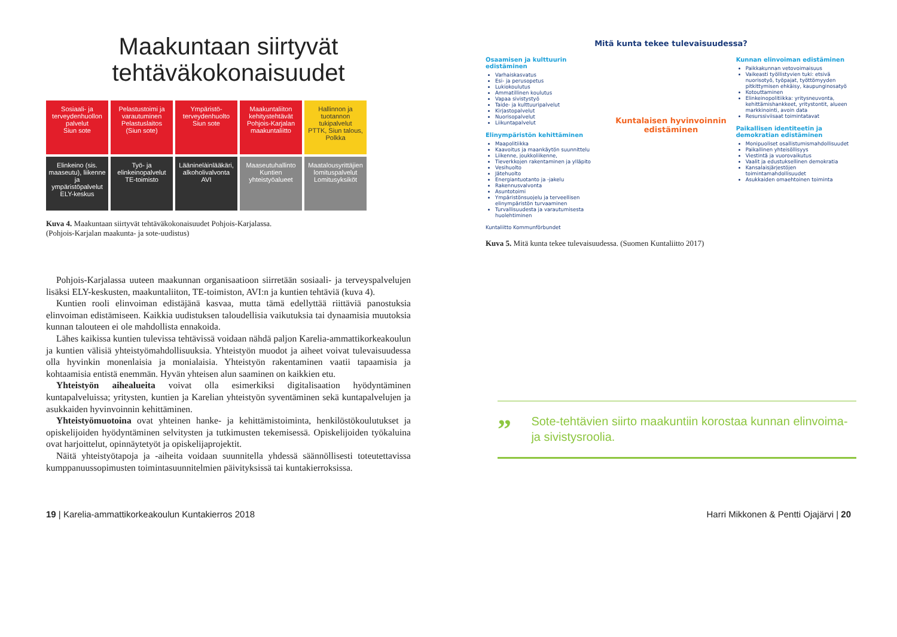Maakuntaan siirtyvät
tehtäväkokonaisuudet
Sosiaali- ja terveydenhuollon palvelut
Siun sote
Pelastustoimi ja varautuminen
Pelastuslaitos (Siun sote)
Ympäristö-terveydenhuolto
Siun sote
Maakuntaliiton kehitystehtävät
Pohjois-Karjalan maakuntaliitto
Hallinnon ja tuotannon tukipalvelut
PTTK, Siun talous, Polkka
Elinkeino (sis. maaseutu), liikenne ja ympäristöpalvelut
ELY-keskus
Työ- ja elinkeinopalvelut
TE-toimisto
Lääninelàinlääkäri, alkoholivalvonta
AVI
Maaseutuhallinto
Kuntien yhteistyöalueet
Maatalousyrittäjien lomituspalvelut
Lomitusyksiköt
Kuva 4. Maakuntaan siirtyvät tehtäväkokonaisuudet Pohjois-Karjalassa.
(Pohjois-Karjalan maakunta- ja sote-uudistus)
Pohjois-Karjalassa uuteen maakunnan organisaatioon siirretään sosiaali- ja terveyspalvelujen lisäksi ELY-keskusten, maakuntaliiton, TE-toimiston, AVI:n ja kuntien tehtäviä (kuva 4).
Kuntien rooli elinvoiman edistäjänä kasvaa, mutta tämä edellyttää riittäviä panostuksia elinvoiman edistämiseen. Kaikkia uudistuksen taloudellisia vaikutuksia tai dynaamisia muutoksia kunnan talouteen ei ole mahdollista ennakoida.
Lähes kaikissa kuntien tulevissa tehtävissä voidaan nähdä paljon Karelia-ammattikorkeakoulun ja kuntien välisiä yhteistyömahdollisuuksia. Yhteistyön muodot ja aiheet voivat tulevaisuudessa olla hyvinkin monenlaisia ja monialaisia. Yhteistyön rakentaminen vaatii tapaamisia ja kohtaamisia entistä enemmän. Hyvän yhteisen alun saaminen on kaikkien etu.
Yhteistyön aihealueita voivat olla esimerkiksi digitalisaation hyödyntäminen kuntapalveluissa; yritysten, kuntien ja Karelian yhteistyön syventäminen sekä kuntapalvelujen ja asukkaiden hyvinvoinnin kehittäminen.
Yhteistyömuotoina ovat yhteinen hanke- ja kehittämistoiminta, henkilöstökoulutukset ja opiskelijoiden hyödyntäminen selvitysten ja tutkimusten tekemisessä. Opiskelijoiden työkaluina ovat harjoittelut, opinnäytetyöt ja opiskelijaprojektit.
Näitä yhteistyötapoja ja -aiheita voidaan suunnitella yhdessä säännöllisesti toteutettavissa kumppanuussopimusten toimintasuunnitelmien päivityksissä tai kuntakierroksissa.
Mitä kunta tekee tulevaisuudessa?
Osaamisen ja kulttuurin edistäminen
Varhaiskasvatus
Esi- ja perusopetus
Lukiokoulutus
Ammatillinen koulutus
Vapaa sivistystyö
Taide- ja kulttuuripalvelut
Kirjastopalvelut
Nuorisopalvelut
Liikuntapalvelut
Elinympäristön kehittäminen
Maapolitiikka
Kaavoitus ja maankäytön suunnittelu
Liikenne, joukkoliikenne,
Tieverkkojen rakentaminen ja ylläpito
Vesihuolto
Jätehuolto
Energiantuotanto ja -jakelu
Rakennusvalvonta
Asuntotoimi
Ympäristönsuojelu ja terveellisen elinympäristön turvaaminen
Turvallisuudesta ja varautumisesta huolehtiminen
Kuntaliitto Kommunförbundet
Kuntalaisen hyvinvoinnin edistäminen
Kunnan elinvoiman edistäminen
Paikkakunnan vetovoimaisuus
Vaikeasti työllistyvien tuki: etsivä nuorisotyö, työpajat, työttömyyden pitkittymisen ehkäisy, kaupunginosatyö
Kotouttaminen
Elinkeinopolitiikka: yritysneuvonta, kehittämishankkeet, yritystontit, alueen markkinointi, avoin data
Resurssiviisaat toimintatavat
Paikallisen identiteetin ja demokratian edistäminen
Monipuoliset osallistumismahdollisuudet
Paikallinen yhteisöllisyys
Viestintä ja vuorovaikutus
Vaalit ja edustuksellinen demokratia
Kansalaisjärjestöjen toimintamahdollisuudet
Asukkaiden omaehtoinen toiminta
Kuva 5. Mitä kunta tekee tulevaisuudessa. (Suomen Kuntaliitto 2017)
”
Sote-tehtävien siirto maakuntiin korostaa kunnan elinvoima- ja sivistysroolia.
19 | Karelia-ammattikorkeakoulun Kuntakierros 2018
Harri Mikkonen & Pentti Ojajärvi | 20